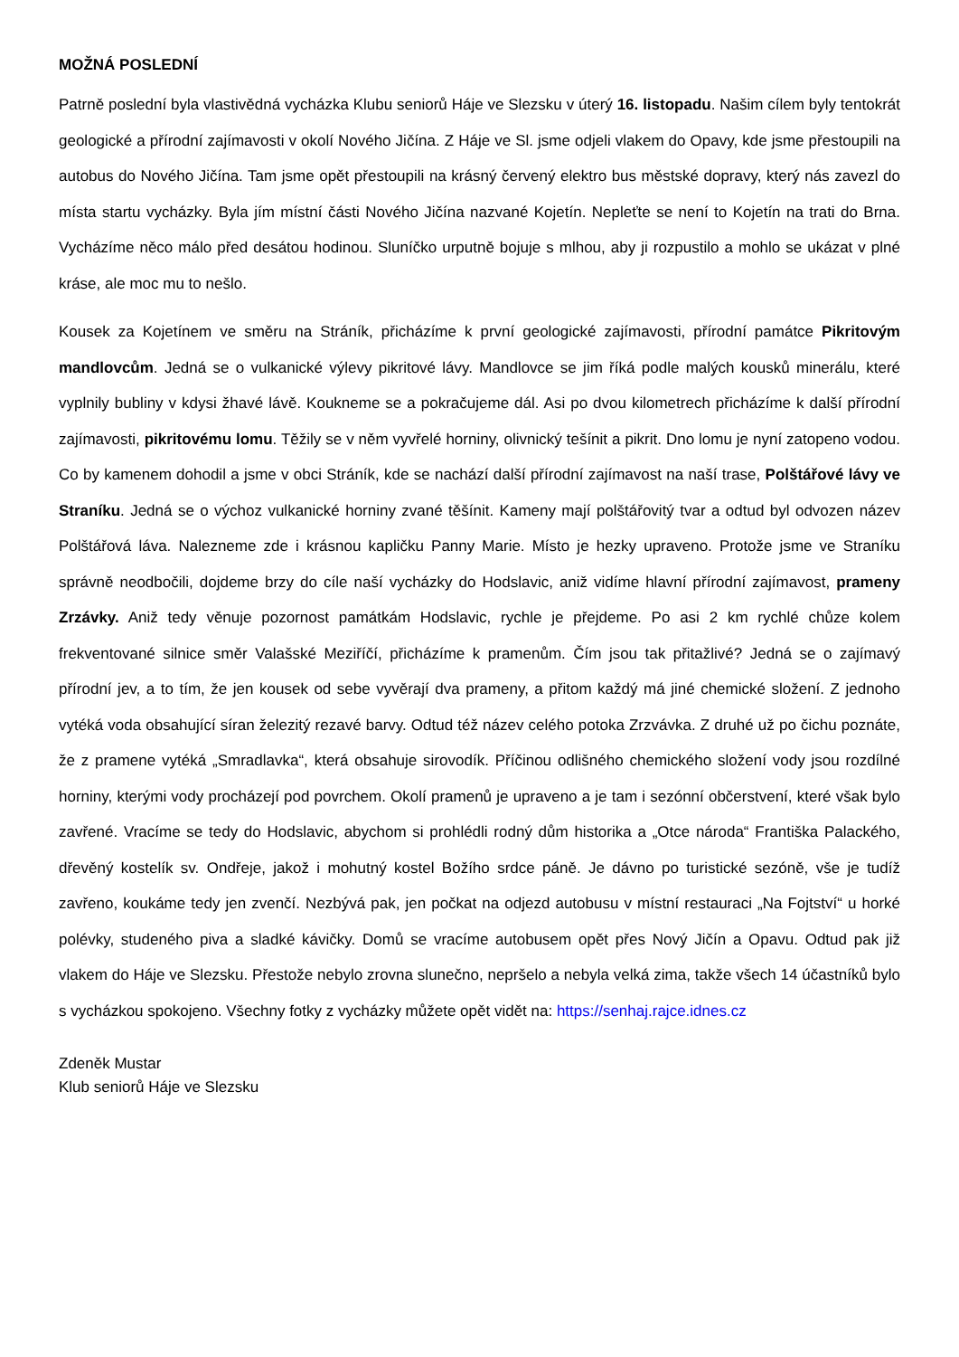MOŽNÁ POSLEDNÍ
Patrně poslední byla vlastivědná vycházka Klubu seniorů Háje ve Slezsku v úterý 16. listopadu. Našim cílem byly tentokrát geologické a přírodní zajímavosti v okolí Nového Jičína. Z Háje ve Sl. jsme odjeli vlakem do Opavy, kde jsme přestoupili na autobus do Nového Jičína. Tam jsme opět přestoupili na krásný červený elektro bus městské dopravy, který nás zavezl do místa startu vycházky. Byla jím místní části Nového Jičína nazvané Kojetín. Nepleťte se není to Kojetín na trati do Brna. Vycházíme něco málo před desátou hodinou. Sluníčko urputně bojuje s mlhou, aby ji rozpustilo a mohlo se ukázat v plné kráse, ale moc mu to nešlo.
Kousek za Kojetínem ve směru na Stráník, přicházíme k první geologické zajímavosti, přírodní památce Pikritovým mandlovcům. Jedná se o vulkanické výlevy pikritové lávy. Mandlovce se jim říká podle malých kousků minerálu, které vyplnily bubliny v kdysi žhavé lávě. Koukneme se a pokračujeme dál. Asi po dvou kilometrech přicházíme k další přírodní zajímavosti, pikritovému lomu. Těžily se v něm vyvřelé horniny, olivnický tešínit a pikrit. Dno lomu je nyní zatopeno vodou. Co by kamenem dohodil a jsme v obci Stráník, kde se nachází další přírodní zajímavost na naší trase, Polštářové lávy ve Straníku. Jedná se o výchoz vulkanické horniny zvané těšínit. Kameny mají polštářovitý tvar a odtud byl odvozen název Polštářová láva. Nalezneme zde i krásnou kapličku Panny Marie. Místo je hezky upraveno. Protože jsme ve Straníku správně neodbočili, dojdeme brzy do cíle naší vycházky do Hodslavic, aniž vidíme hlavní přírodní zajímavost, prameny Zrzávky. Aniž tedy věnuje pozornost památkám Hodslavic, rychle je přejdeme. Po asi 2 km rychlé chůze kolem frekventované silnice směr Valašské Meziříčí, přicházíme k pramenům. Čím jsou tak přitažlivé? Jedná se o zajímavý přírodní jev, a to tím, že jen kousek od sebe vyvěrají dva prameny, a přitom každý má jiné chemické složení. Z jednoho vytéká voda obsahující síran železitý rezavé barvy. Odtud též název celého potoka Zrzvávka. Z druhé už po čichu poznáte, že z pramene vytéká „Smradlavka“, která obsahuje sirovodík. Příčinou odlišného chemického složení vody jsou rozdílné horniny, kterými vody procházejí pod povrchem. Okolí pramenů je upraveno a je tam i sezónní občerstvení, které však bylo zavřené. Vracíme se tedy do Hodslavic, abychom si prohlédli rodný dům historika a „Otce národa“ Františka Palackého, dřevěný kostelík sv. Ondřeje, jakož i mohutný kostel Božího srdce páně. Je dávno po turistické sezóně, vše je tudíž zavřeno, koukáme tedy jen zvenčí. Nezbývá pak, jen počkat na odjezd autobusu v místní restauraci „Na Fojtství“ u horké polévky, studeného piva a sladké kávičky. Domů se vracíme autobusem opět přes Nový Jičín a Opavu. Odtud pak již vlakem do Háje ve Slezsku. Přestože nebylo zrovna slunečno, nepršelo a nebyla velká zima, takže všech 14 účastníků bylo s vycházkou spokojeno. Všechny fotky z vycházky můžete opět vidět na: https://senhaj.rajce.idnes.cz
Zdeněk Mustar
Klub seniorů Háje ve Slezsku